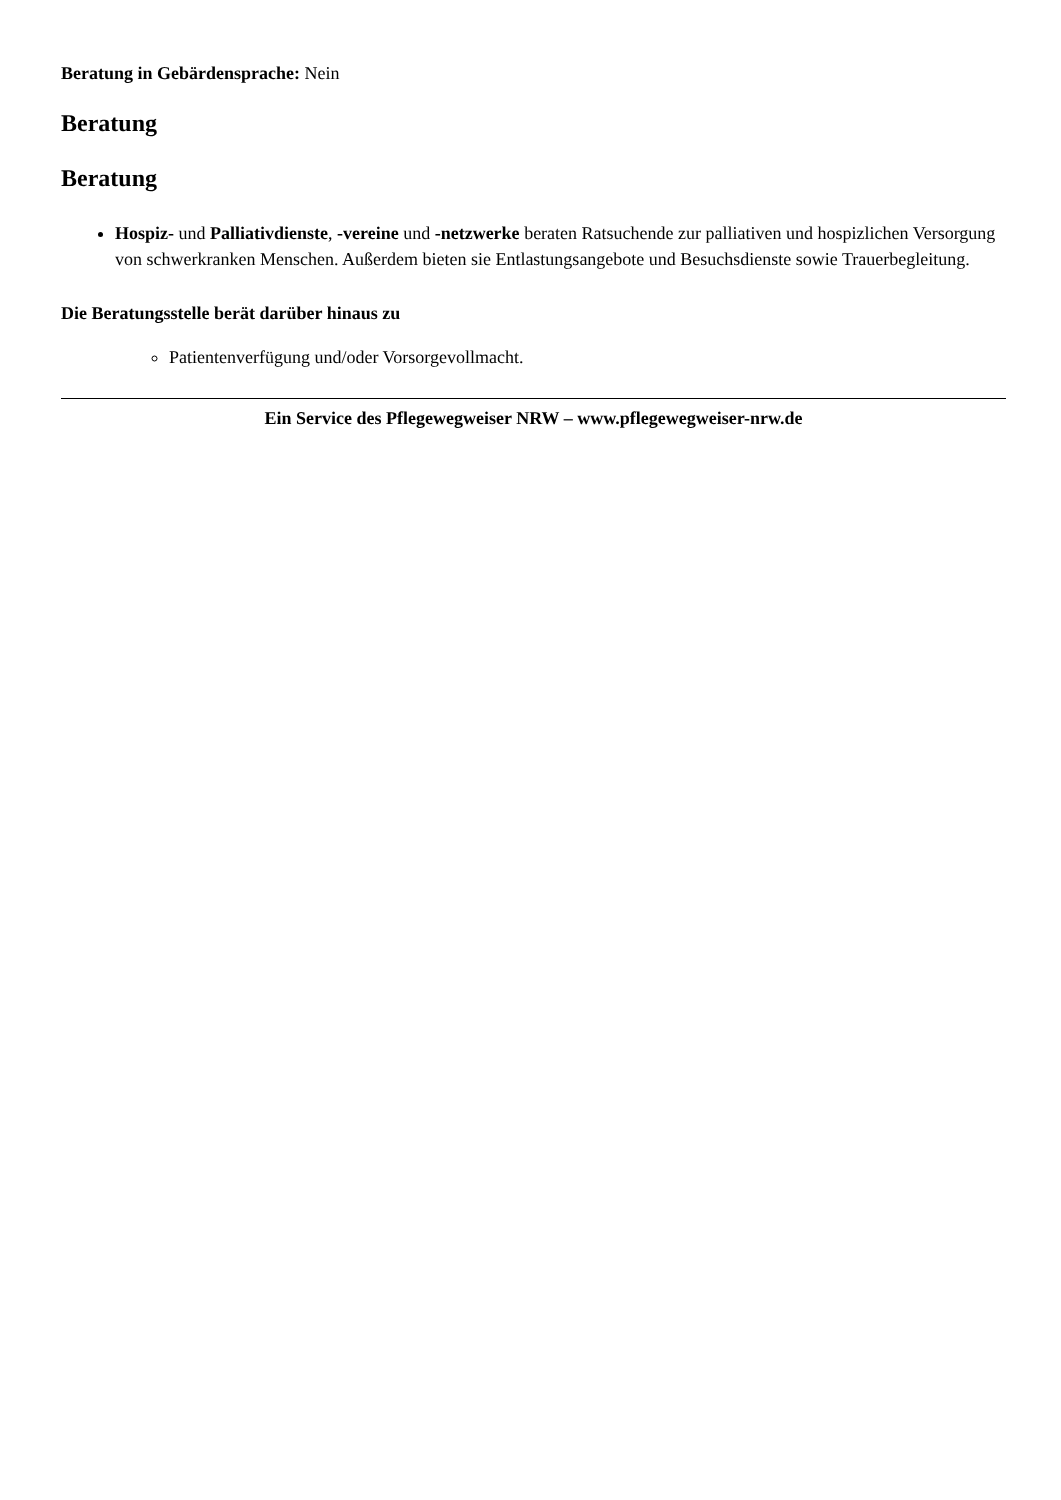Beratung in Gebärdensprache: Nein
Beratung
Beratung
Hospiz- und Palliativdienste, -vereine und -netzwerke beraten Ratsuchende zur palliativen und hospizlichen Versorgung von schwerkranken Menschen. Außerdem bieten sie Entlastungsangebote und Besuchsdienste sowie Trauerbegleitung.
Die Beratungsstelle berät darüber hinaus zu
Patientenverfügung und/oder Vorsorgevollmacht.
Ein Service des Pflegewegweiser NRW – www.pflegewegweiser-nrw.de